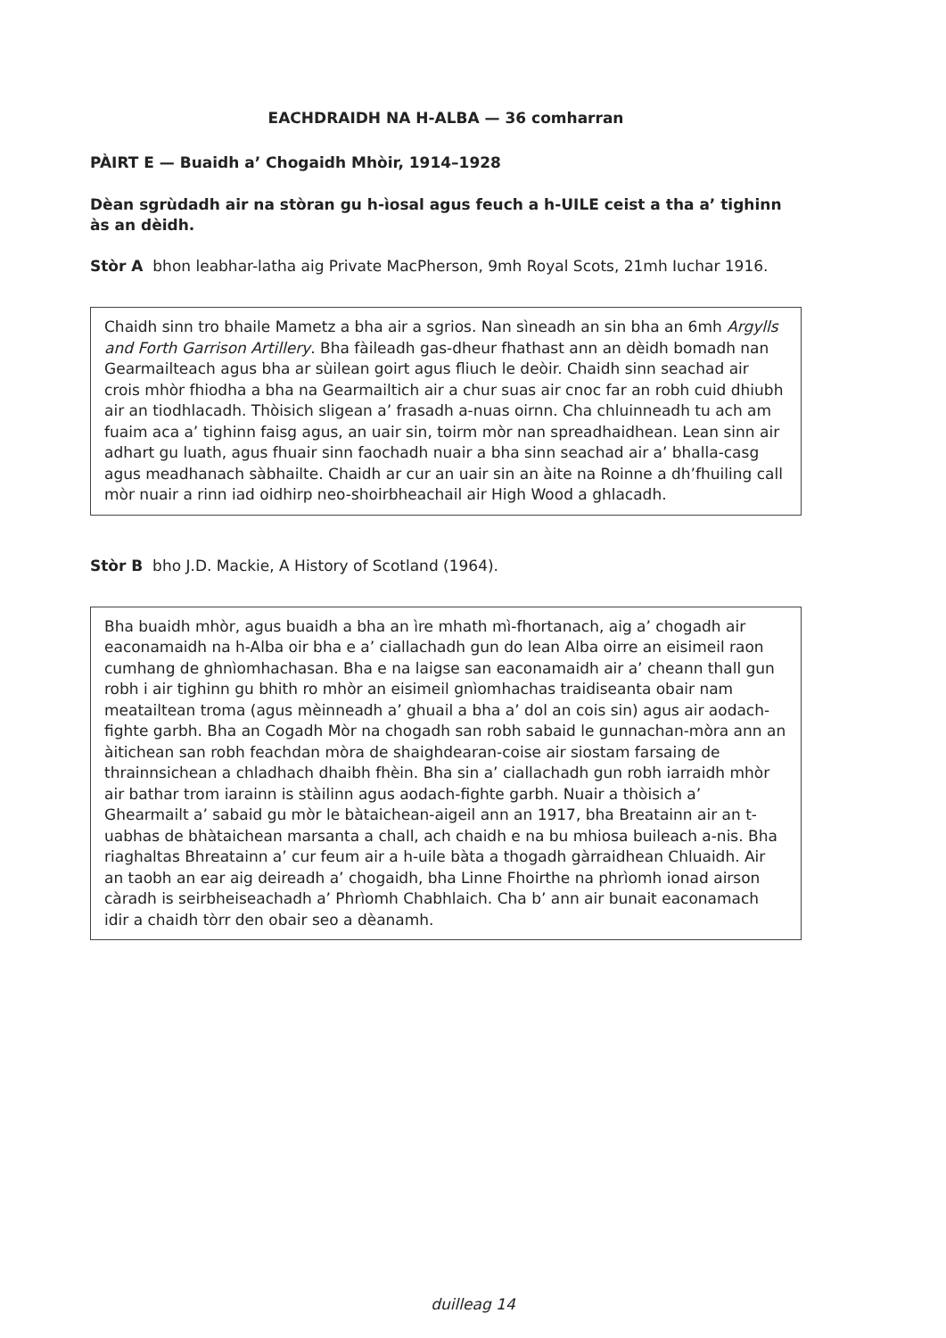EACHDRAIDH NA H-ALBA — 36 comharran
PÀIRT E — Buaidh a’ Chogaidh Mhòir, 1914–1928
Dèan sgrùdadh air na stòran gu h-ìosal agus feuch a h-UILE ceist a tha a’ tighinn às an dèidh.
Stòr A bhon leabhar-latha aig Private MacPherson, 9mh Royal Scots, 21mh Iuchar 1916.
Chaidh sinn tro bhaile Mametz a bha air a sgrios. Nan sìneadh an sin bha an 6mh Argylls and Forth Garrison Artillery. Bha fàileadh gas-dheur fhathast ann an dèidh bomadh nan Gearmailteach agus bha ar sùilean goirt agus fliuch le deòir. Chaidh sinn seachad air crois mhòr fhiodha a bha na Gearmailtich air a chur suas air cnoc far an robh cuid dhiubh air an tiodhlacadh. Thòisich sligean a’ frasadh a-nuas oirnn. Cha chluinneadh tu ach am fuaim aca a’ tighinn faisg agus, an uair sin, toirm mòr nan spreadhaidhean. Lean sinn air adhart gu luath, agus fhuair sinn faochadh nuair a bha sinn seachad air a’ bhalla-casg agus meadhanach sàbhailte. Chaidh ar cur an uair sin an àite na Roinne a dh’fhuiling call mòr nuair a rinn iad oidhirp neo-shoirbheachail air High Wood a ghlacadh.
Stòr B bho J.D. Mackie, A History of Scotland (1964).
Bha buaidh mhòr, agus buaidh a bha an ìre mhath mì-fhortanach, aig a’ chogadh air eaconamaidh na h-Alba oir bha e a’ ciallachadh gun do lean Alba oirre an eisimeil raon cumhang de ghnìomhachasan. Bha e na laigse san eaconamaidh air a’ cheann thall gun robh i air tighinn gu bhith ro mhòr an eisimeil gnìomhachas traidiseanta obair nam meatailtean troma (agus mèinneadh a’ ghuail a bha a’ dol an cois sin) agus air aodach-fighte garbh. Bha an Cogadh Mòr na chogadh san robh sabaid le gunnachan-mòra ann an àitichean san robh feachdan mòra de shaighdearan-coise air siostam farsaing de thrainnsichean a chladhach dhaibh fhèin. Bha sin a’ ciallachadh gun robh iarraidh mhòr air bathar trom iarainn is stàilinn agus aodach-fighte garbh. Nuair a thòisich a’ Ghearmailt a’ sabaid gu mòr le bàtaichean-aigeil ann an 1917, bha Breatainn air an t-uabhas de bhàtaichean marsanta a chall, ach chaidh e na bu mhiosa buileach a-nis. Bha riaghaltas Bhreatainn a’ cur feum air a h-uile bàta a thogadh gàrraidhean Chluaidh. Air an taobh an ear aig deireadh a’ chogaidh, bha Linne Fhoirthe na phrìomh ionad airson càradh is seirbheiseachadh a’ Phrìomh Chabhlaich. Cha b’ ann air bunait eaconamach idir a chaidh tòrr den obair seo a dèanamh.
duilleag 14